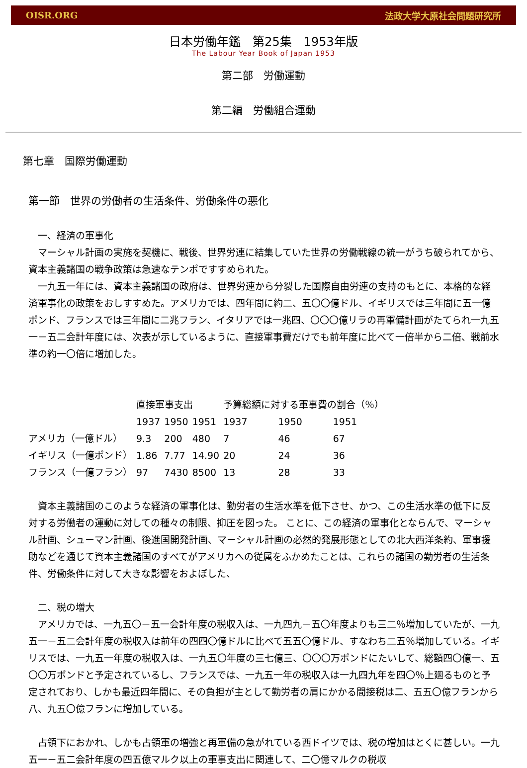OISR.ORG 法政大学大原社会問題研究所
日本労働年鑑　第25集　1953年版
The Labour Year Book of Japan 1953
第二部　労働運動
第二編　労働組合運動
第七章　国際労働運動
第一節　世界の労働者の生活条件、労働条件の悪化
　一、経済の軍事化
　マーシャル計画の実施を契機に、戦後、世界労連に結集していた世界の労働戦線の統一がうち破られてから、資本主義諸国の戦争政策は急速なテンポですすめられた。
　一九五一年には、資本主義諸国の政府は、世界労連から分裂した国際自由労連の支持のもとに、本格的な経済軍事化の政策をおしすすめた。アメリカでは、四年間に約二、五〇〇億ドル、イギリスでは三年間に五一億ポンド、フランスでは三年間に二兆フラン、イタリアでは一兆四、〇〇〇億リラの再軍備計画がたてられ一九五一－五二会計年度には、次表が示しているように、直接軍事費だけでも前年度に比べて一倍半から二倍、戦前水準の約一〇倍に増加した。
| | 直接軍事支出 | | | 予算総額に対する軍事費の割合（％） | | |
| | 1937 | 1950 | 1951 | 1937 | 1950 | 1951 |
| アメリカ（一億ドル） | 9.3 | 200 | 480 | 7 | 46 | 67 |
| イギリス（一億ポンド） | 1.86 | 7.77 | 14.90 | 20 | 24 | 36 |
| フランス（一億フラン） | 97 | 7430 | 8500 | 13 | 28 | 33 |
　資本主義諸国のこのような経済の軍事化は、勤労者の生活水準を低下させ、かつ、この生活水準の低下に反対する労働者の運動に対しての種々の制限、抑圧を図った。 ことに、この経済の軍事化とならんで、マーシャル計画、シューマン計画、後進国開発計画、マーシャル計画の必然的発展形態としての北大西洋条約、軍事援助などを通じて資本主義諸国のすべてがアメリカへの従属をふかめたことは、これらの諸国の勤労者の生活条件、労働条件に対して大きな影響をおよぼした、
　二、税の増大
　アメリカでは、一九五〇－五一会計年度の税収入は、一九四九－五〇年度よりも三二％増加していたが、一九五一－五二会計年度の税収入は前年の四四〇億ドルに比べて五五〇億ドル、すなわち二五％増加している。イギリスでは、一九五一年度の税収入は、一九五〇年度の三七億三、〇〇〇万ポンドにたいして、総額四〇億一、五〇〇万ポンドと予定されているし、フランスでは、一九五一年の税収入は一九四九年を四〇％上廻るものと予定されており、しかも最近四年間に、その負担が主として勤労者の肩にかかる間接税は二、五五〇億フランから八、九五〇億フランに増加している。
　占領下におかれ、しかも占領軍の増強と再軍備の急がれている西ドイツでは、税の増加はとくに甚しい。一九五一－五二会計年度の四五億マルク以上の軍事支出に関連して、二〇億マルクの税収